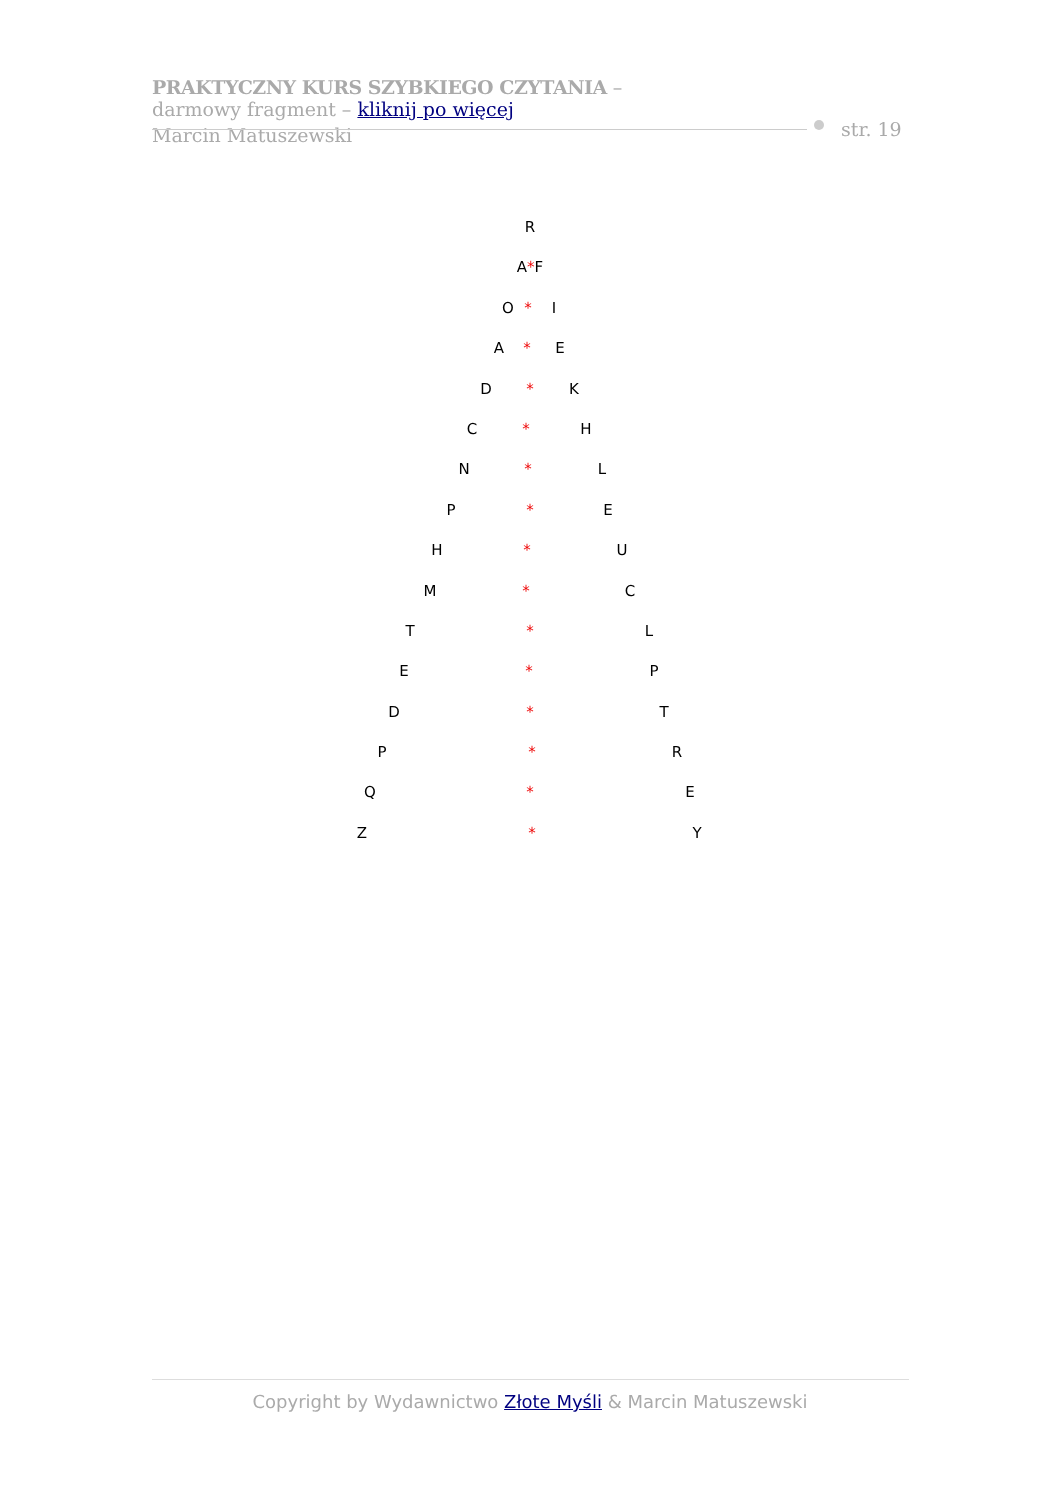PRAKTYCZNY KURS SZYBKIEGO CZYTANIA –
darmowy fragment – kliknij po więcej
Marcin Matuszewski
str. 19
R
A*F
O * I
A * E
D * K
C * H
N * L
P * E
H * U
M * C
T * L
E * P
D * T
P * R
Q * E
Z * Y
Copyright by Wydawnictwo Złote Myśli & Marcin Matuszewski